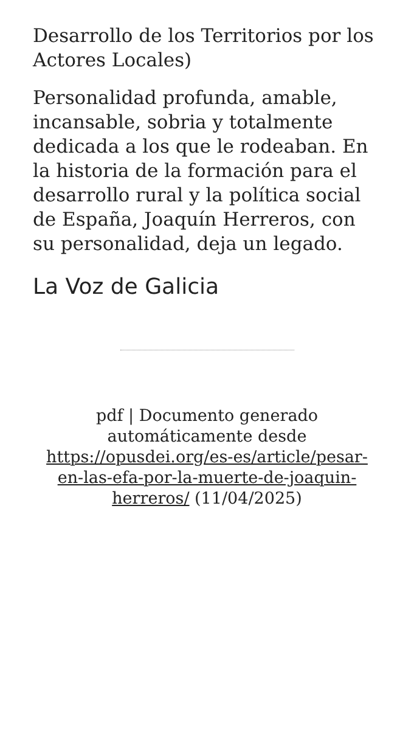Desarrollo de los Territorios por los Actores Locales)
Personalidad profunda, amable, incansable, sobria y totalmente dedicada a los que le rodeaban. En la historia de la formación para el desarrollo rural y la política social de España, Joaquín Herreros, con su personalidad, deja un legado.
La Voz de Galicia
pdf | Documento generado automáticamente desde https://opusdei.org/es-es/article/pesar-en-las-efa-por-la-muerte-de-joaquin-herreros/ (11/04/2025)